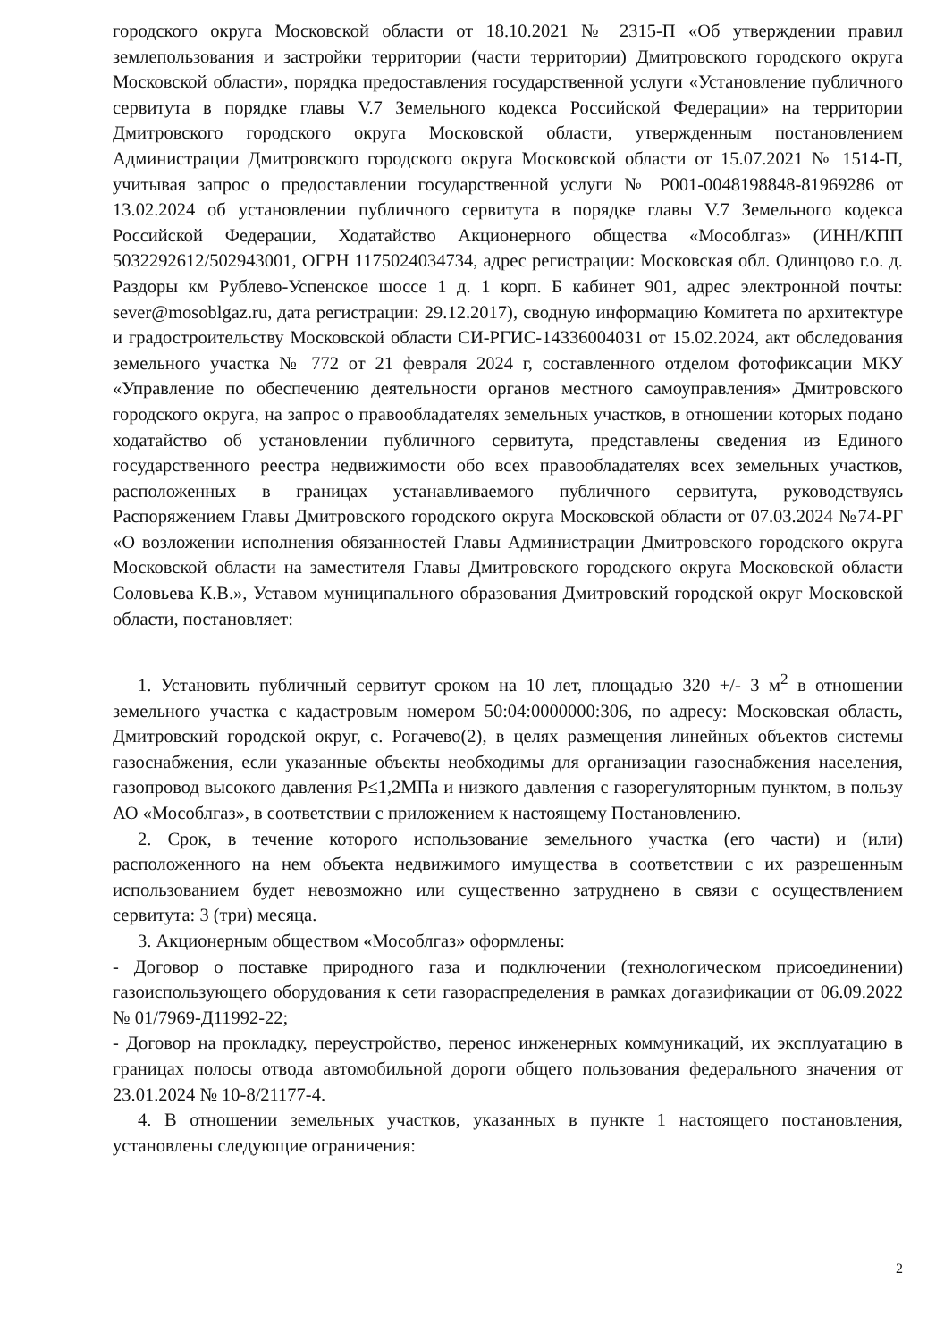городского округа Московской области от 18.10.2021 № 2315-П «Об утверждении правил землепользования и застройки территории (части территории) Дмитровского городского округа Московской области», порядка предоставления государственной услуги «Установление публичного сервитута в порядке главы V.7 Земельного кодекса Российской Федерации» на территории Дмитровского городского округа Московской области, утвержденным постановлением Администрации Дмитровского городского округа Московской области от 15.07.2021 № 1514-П, учитывая запрос о предоставлении государственной услуги № Р001-0048198848-81969286 от 13.02.2024 об установлении публичного сервитута в порядке главы V.7 Земельного кодекса Российской Федерации, Ходатайство Акционерного общества «Мособлгаз» (ИНН/КПП 5032292612/502943001, ОГРН 1175024034734, адрес регистрации: Московская обл. Одинцово г.о. д. Раздоры км Рублево-Успенское шоссе 1 д. 1 корп. Б кабинет 901, адрес электронной почты: sever@mosoblgaz.ru, дата регистрации: 29.12.2017), сводную информацию Комитета по архитектуре и градостроительству Московской области СИ-РГИС-14336004031 от 15.02.2024, акт обследования земельного участка № 772 от 21 февраля 2024 г, составленного отделом фотофиксации МКУ «Управление по обеспечению деятельности органов местного самоуправления» Дмитровского городского округа, на запрос о правообладателях земельных участков, в отношении которых подано ходатайство об установлении публичного сервитута, представлены сведения из Единого государственного реестра недвижимости обо всех правообладателях всех земельных участков, расположенных в границах устанавливаемого публичного сервитута, руководствуясь Распоряжением Главы Дмитровского городского округа Московской области от 07.03.2024 №74-РГ «О возложении исполнения обязанностей Главы Администрации Дмитровского городского округа Московской области на заместителя Главы Дмитровского городского округа Московской области Соловьева К.В.», Уставом муниципального образования Дмитровский городской округ Московской области, постановляет:
1. Установить публичный сервитут сроком на 10 лет, площадью 320 +/- 3 м<sup>2</sup> в отношении земельного участка с кадастровым номером 50:04:0000000:306, по адресу: Московская область, Дмитровский городской округ, с. Рогачево(2), в целях размещения линейных объектов системы газоснабжения, если указанные объекты необходимы для организации газоснабжения населения, газопровод высокого давления Р≤1,2МПа и низкого давления с газорегуляторным пунктом, в пользу АО «Мособлгаз», в соответствии с приложением к настоящему Постановлению.
2. Срок, в течение которого использование земельного участка (его части) и (или) расположенного на нем объекта недвижимого имущества в соответствии с их разрешенным использованием будет невозможно или существенно затруднено в связи с осуществлением сервитута: 3 (три) месяца.
3. Акционерным обществом «Мособлгаз» оформлены:
- Договор о поставке природного газа и подключении (технологическом присоединении) газоиспользующего оборудования к сети газораспределения в рамках догазификации от 06.09.2022 № 01/7969-Д11992-22;
- Договор на прокладку, переустройство, перенос инженерных коммуникаций, их эксплуатацию в границах полосы отвода автомобильной дороги общего пользования федерального значения от 23.01.2024 № 10-8/21177-4.
4. В отношении земельных участков, указанных в пункте 1 настоящего постановления, установлены следующие ограничения:
2